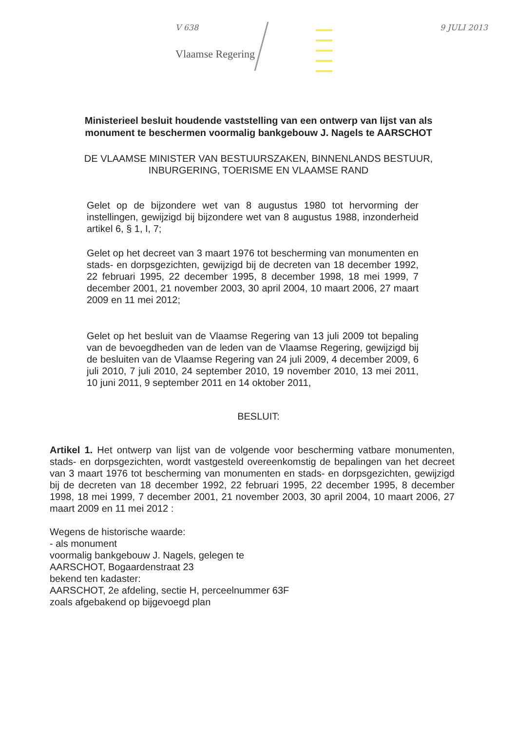V 638
Vlaamse Regering
9 JULI 2013
Ministerieel besluit houdende vaststelling van een ontwerp van lijst van als monument te beschermen voormalig bankgebouw J. Nagels te AARSCHOT
DE VLAAMSE MINISTER VAN BESTUURSZAKEN, BINNENLANDS BESTUUR, INBURGERING, TOERISME EN VLAAMSE RAND
Gelet op de bijzondere wet van 8 augustus 1980 tot hervorming der instellingen, gewijzigd bij bijzondere wet van 8 augustus 1988, inzonderheid artikel 6, § 1, I, 7;
Gelet op het decreet van 3 maart 1976 tot bescherming van monumenten en stads- en dorpsgezichten, gewijzigd bij de decreten van 18 december 1992, 22 februari 1995, 22 december 1995, 8 december 1998, 18 mei 1999, 7 december 2001, 21 november 2003, 30 april 2004, 10 maart 2006, 27 maart 2009 en 11 mei 2012;
Gelet op het besluit van de Vlaamse Regering van 13 juli 2009 tot bepaling van de bevoegdheden van de leden van de Vlaamse Regering, gewijzigd bij de besluiten van de Vlaamse Regering van 24 juli 2009, 4 december 2009, 6 juli 2010, 7 juli 2010, 24 september 2010, 19 november 2010, 13 mei 2011, 10 juni 2011, 9 september 2011 en 14 oktober 2011,
BESLUIT:
Artikel 1. Het ontwerp van lijst van de volgende voor bescherming vatbare monumenten, stads- en dorpsgezichten, wordt vastgesteld overeenkomstig de bepalingen van het decreet van 3 maart 1976 tot bescherming van monumenten en stads- en dorpsgezichten, gewijzigd bij de decreten van 18 december 1992, 22 februari 1995, 22 december 1995, 8 december 1998, 18 mei 1999, 7 december 2001, 21 november 2003, 30 april 2004, 10 maart 2006, 27 maart 2009 en 11 mei 2012 :
Wegens de historische waarde:
- als monument
voormalig bankgebouw J. Nagels, gelegen te
AARSCHOT, Bogaardenstraat 23
bekend ten kadaster:
AARSCHOT, 2e afdeling, sectie H, perceelnummer 63F
zoals afgebakend op bijgevoegd plan